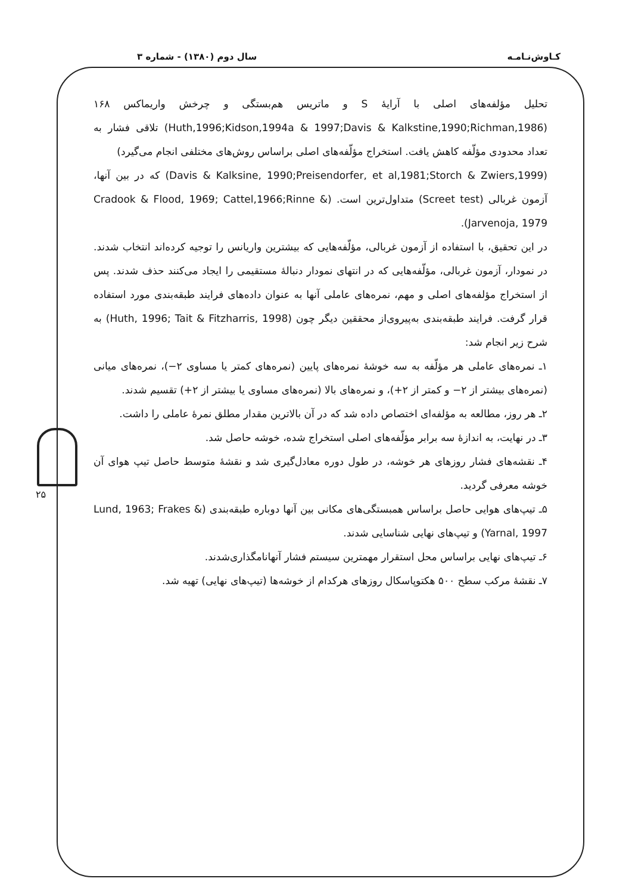کـاوش‌نـامـه سال دوم (۱۳۸۰) - شماره ۳
۲۵
تحلیل مؤلفه‌های اصلی با آرایهٔ S و ماتریس هم‌بستگی و چرخش واریماکس ۱۶۸ (Huth,1996;Kidson,1994a & 1997;Davis & Kalkstine,1990;Richman,1986) تلاقی فشار به تعداد محدودی مؤلّفه کاهش یافت. استخراج مؤلّفه‌های اصلی براساس روش‌های مختلفی انجام می‌گیرد)
(Davis & Kalksine, 1990;Preisendorfer, et al,1981;Storch & Zwiers,1999) که در بین آنها، آزمون غربالی (Screet test) متداول‌ترین است. (Cradook & Flood, 1969; Cattel,1966;Rinne & Jarvenoja, 1979).
در این تحقیق، با استفاده از آزمون غربالی، مؤلّفه‌هایی که بیشترین واریانس را توجیه کرده‌اند انتخاب شدند. در نمودار، آزمون غربالی، مؤلّفه‌هایی که در انتهای نمودار دنبالهٔ مستقیمی را ایجاد می‌کنند حذف شدند. پس از استخراج مؤلفه‌های اصلی و مهم، نمره‌های عاملی آنها به عنوان داده‌های فرایند طبقه‌بندی مورد استفاده قرار گرفت. فرایند طبقه‌بندی به‌پیروی‌از محققین دیگر چون (Huth, 1996; Tait & Fitzharris, 1998) به شرح زیر انجام شد:
۱ـ نمره‌های عاملی هر مؤلّفه به سه خوشهٔ نمره‌های پایین (نمره‌های کمتر یا مساوی ۲−)، نمره‌های میانی (نمره‌های بیشتر از ۲− و کمتر از ۲+)، و نمره‌های بالا (نمره‌های مساوی یا بیشتر از ۲+) تقسیم شدند.
۲ـ هر روز، مطالعه به مؤلفه‌ای اختصاص داده شد که در آن بالاترین مقدار مطلق نمرهٔ عاملی را داشت.
۳ـ در نهایت، به اندازهٔ سه برابر مؤلّفه‌های اصلی استخراج شده، خوشه حاصل شد.
۴ـ نقشه‌های فشار روزهای هر خوشه، در طول دوره معادل‌گیری شد و نقشهٔ متوسط حاصل تیپ هوای آن خوشه معرفی گردید.
۵ـ تیپ‌های هوایی حاصل براساس همبستگی‌های مکانی بین آنها دوباره طبقه‌بندی (Lund, 1963; Frakes & Yarnal, 1997) و تیپ‌های نهایی شناسایی شدند.
۶ـ تیپ‌های نهایی براساس محل استقرار مهمترین سیستم فشار آنهانامگذاری‌شدند.
۷ـ نقشهٔ مرکب سطح ۵۰۰ هکتوپاسکال روزهای هرکدام از خوشه‌ها (تیپ‌های نهایی) تهیه شد.